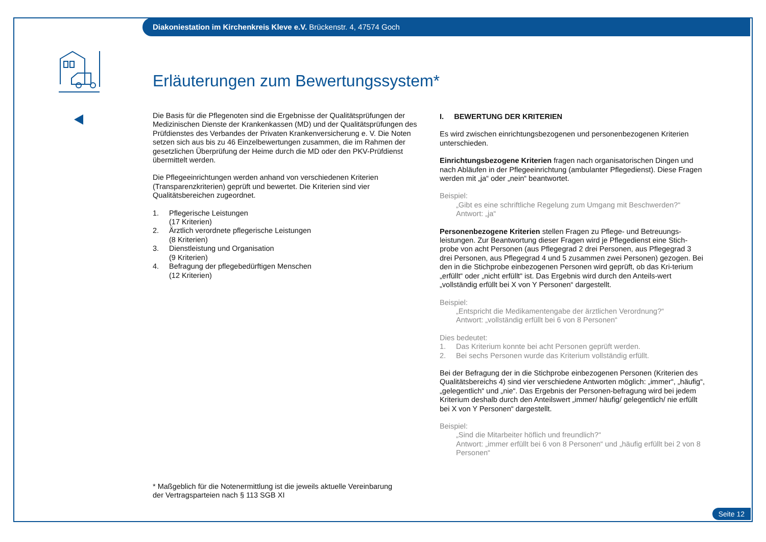Diakoniestation im Kirchenkreis Kleve e.V. Brückenstr. 4, 47574 Goch
Erläuterungen zum Bewertungssystem*
Die Basis für die Pflegenoten sind die Ergebnisse der Qualitätsprüfungen der Medizinischen Dienste der Krankenkassen (MD) und der Qualitätsprüfungen des Prüfdienstes des Verbandes der Privaten Krankenversicherung e. V. Die Noten setzen sich aus bis zu 46 Einzelbewertungen zusammen, die im Rahmen der gesetzlichen Überprüfung der Heime durch die MD oder den PKV-Prüfdienst übermittelt werden.
Die Pflegeeinrichtungen werden anhand von verschiedenen Kriterien (Transparenzkriterien) geprüft und bewertet. Die Kriterien sind vier Qualitätsbereichen zugeordnet.
| 1. | Pflegerische Leistungen (17 Kriterien) |
| 2. | Ärztlich verordnete pflegerische Leistungen (8 Kriterien) |
| 3. | Dienstleistung und Organisation (9 Kriterien) |
| 4. | Befragung der pflegebedürftigen Menschen (12 Kriterien) |
I. BEWERTUNG DER KRITERIEN
Es wird zwischen einrichtungsbezogenen und personenbezogenen Kriterien unterschieden.
Einrichtungsbezogene Kriterien fragen nach organisatorischen Dingen und nach Abläufen in der Pflegeeinrichtung (ambulanter Pflegedienst). Diese Fragen werden mit „ja“ oder „nein“ beantwortet.
Beispiel:
„Gibt es eine schriftliche Regelung zum Umgang mit Beschwerden?“
Antwort: „ja“
Personenbezogene Kriterien stellen Fragen zu Pflege- und Betreuungs-leistungen. Zur Beantwortung dieser Fragen wird je Pflegedienst eine Stich-probe von acht Personen (aus Pflegegrad 2 drei Personen, aus Pflegegrad 3 drei Personen, aus Pflegegrad 4 und 5 zusammen zwei Personen) gezogen. Bei den in die Stichprobe einbezogenen Personen wird geprüft, ob das Kri-terium „erfüllt“ oder „nicht erfüllt“ ist. Das Ergebnis wird durch den Anteils-wert „vollständig erfüllt bei X von Y Personen“ dargestellt.
Beispiel:
„Entspricht die Medikamentengabe der ärztlichen Verordnung?“
Antwort: „vollständig erfüllt bei 6 von 8 Personen“
Dies bedeutet:
| 1. | Das Kriterium konnte bei acht Personen geprüft werden. |
| 2. | Bei sechs Personen wurde das Kriterium vollständig erfüllt. |
Bei der Befragung der in die Stichprobe einbezogenen Personen (Kriterien des Qualitätsbereichs 4) sind vier verschiedene Antworten möglich: „immer“, „häufig“, „gelegentlich“ und „nie“. Das Ergebnis der Personen-befragung wird bei jedem Kriterium deshalb durch den Anteilswert „immer/ häufig/ gelegentlich/ nie erfüllt bei X von Y Personen“ dargestellt.
Beispiel:
„Sind die Mitarbeiter höflich und freundlich?“
Antwort: „immer erfüllt bei 6 von 8 Personen“ und „häufig erfüllt bei 2 von 8 Personen“
* Maßgeblich für die Notenermittlung ist die jeweils aktuelle Vereinbarung
der Vertragsparteien nach § 113 SGB XI
Seite 12